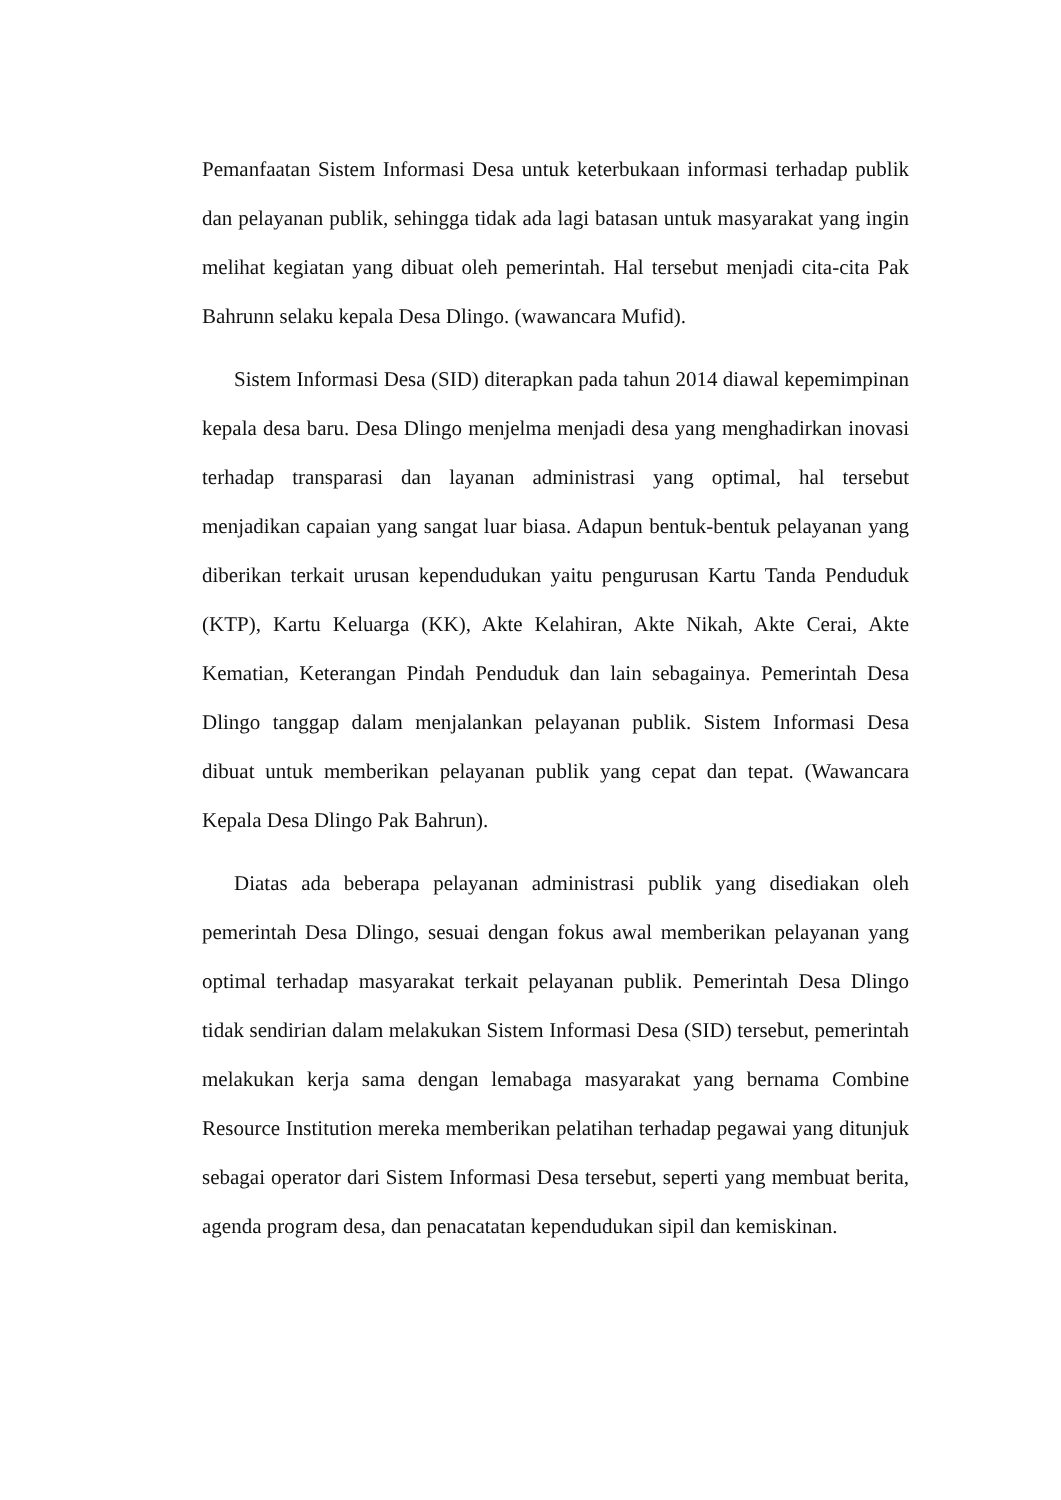Pemanfaatan Sistem Informasi Desa untuk keterbukaan informasi terhadap publik dan pelayanan publik, sehingga tidak ada lagi batasan untuk masyarakat yang ingin melihat kegiatan yang dibuat oleh pemerintah. Hal tersebut menjadi cita-cita Pak Bahrunn selaku kepala Desa Dlingo. (wawancara Mufid).
Sistem Informasi Desa (SID) diterapkan pada tahun 2014 diawal kepemimpinan kepala desa baru. Desa Dlingo menjelma menjadi desa yang menghadirkan inovasi terhadap transparasi dan layanan administrasi yang optimal, hal tersebut menjadikan capaian yang sangat luar biasa. Adapun bentuk-bentuk pelayanan yang diberikan terkait urusan kependudukan yaitu pengurusan Kartu Tanda Penduduk (KTP), Kartu Keluarga (KK), Akte Kelahiran, Akte Nikah, Akte Cerai, Akte Kematian, Keterangan Pindah Penduduk dan lain sebagainya. Pemerintah Desa Dlingo tanggap dalam menjalankan pelayanan publik. Sistem Informasi Desa dibuat untuk memberikan pelayanan publik yang cepat dan tepat. (Wawancara Kepala Desa Dlingo Pak Bahrun).
Diatas ada beberapa pelayanan administrasi publik yang disediakan oleh pemerintah Desa Dlingo, sesuai dengan fokus awal memberikan pelayanan yang optimal terhadap masyarakat terkait pelayanan publik. Pemerintah Desa Dlingo tidak sendirian dalam melakukan Sistem Informasi Desa (SID) tersebut, pemerintah melakukan kerja sama dengan lemabaga masyarakat yang bernama Combine Resource Institution mereka memberikan pelatihan terhadap pegawai yang ditunjuk sebagai operator dari Sistem Informasi Desa tersebut, seperti yang membuat berita, agenda program desa, dan penacatatan kependudukan sipil dan kemiskinan.